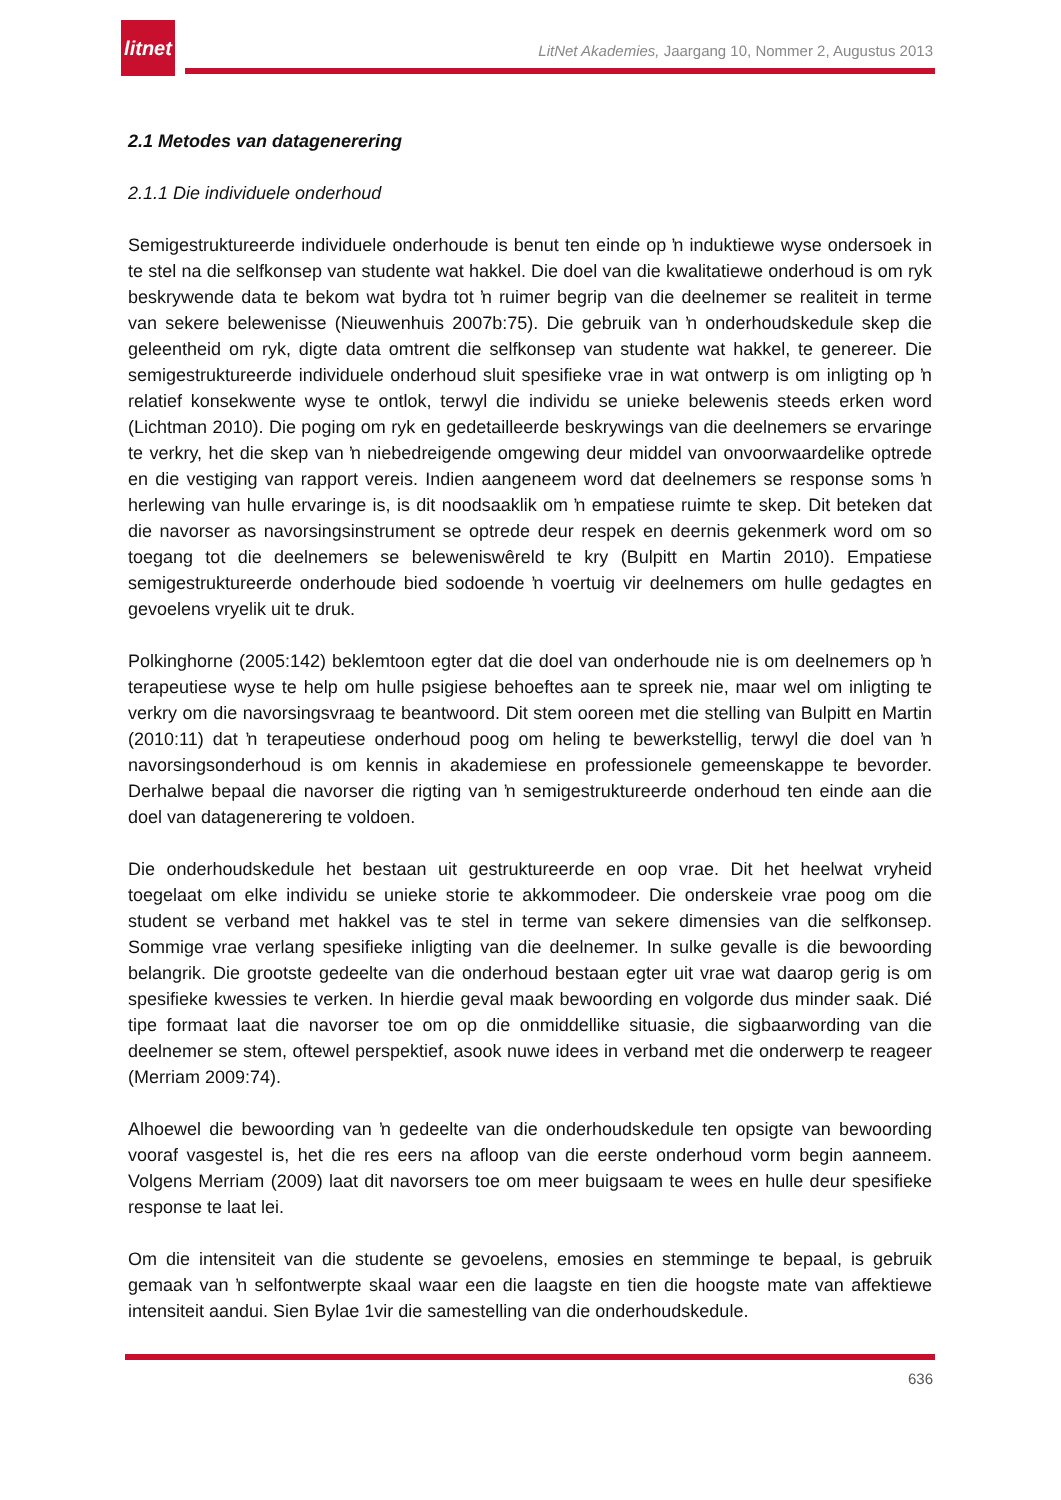litnet
LitNet Akademies, Jaargang 10, Nommer 2, Augustus 2013
2.1 Metodes van datagenerering
2.1.1 Die individuele onderhoud
Semigestruktureerde individuele onderhoude is benut ten einde op ŉ induktiewe wyse ondersoek in te stel na die selfkonsep van studente wat hakkel. Die doel van die kwalitatiewe onderhoud is om ryk beskrywende data te bekom wat bydra tot ŉ ruimer begrip van die deelnemer se realiteit in terme van sekere belewenisse (Nieuwenhuis 2007b:75). Die gebruik van ŉ onderhoudskedule skep die geleentheid om ryk, digte data omtrent die selfkonsep van studente wat hakkel, te genereer. Die semigestruktureerde individuele onderhoud sluit spesifieke vrae in wat ontwerp is om inligting op ŉ relatief konsekwente wyse te ontlok, terwyl die individu se unieke belewenis steeds erken word (Lichtman 2010). Die poging om ryk en gedetailleerde beskrywings van die deelnemers se ervaringe te verkry, het die skep van ŉ niebedreigende omgewing deur middel van onvoorwaardelike optrede en die vestiging van rapport vereis. Indien aangeneem word dat deelnemers se response soms ŉ herlewing van hulle ervaringe is, is dit noodsaaklik om ŉ empatiese ruimte te skep. Dit beteken dat die navorser as navorsingsinstrument se optrede deur respek en deernis gekenmerk word om so toegang tot die deelnemers se belewenis­wêreld te kry (Bulpitt en Martin 2010). Empatiese semigestruktureerde onderhoude bied sodoende ŉ voertuig vir deelnemers om hulle gedagtes en gevoelens vryelik uit te druk.
Polkinghorne (2005:142) beklemtoon egter dat die doel van onderhoude nie is om deelnemers op ŉ terapeutiese wyse te help om hulle psigiese behoeftes aan te spreek nie, maar wel om inligting te verkry om die navorsingsvraag te beantwoord. Dit stem ooreen met die stelling van Bulpitt en Martin (2010:11) dat ŉ terapeutiese onderhoud poog om heling te bewerkstellig, terwyl die doel van ŉ navorsingsonderhoud is om kennis in akademiese en professionele gemeenskappe te bevorder. Derhalwe bepaal die navorser die rigting van ŉ semigestruktureerde onderhoud ten einde aan die doel van datagenerering te voldoen.
Die onderhoudskedule het bestaan uit gestruktureerde en oop vrae. Dit het heelwat vryheid toegelaat om elke individu se unieke storie te akkommodeer. Die onderskeie vrae poog om die student se verband met hakkel vas te stel in terme van sekere dimensies van die selfkonsep. Sommige vrae verlang spesifieke inligting van die deelnemer. In sulke gevalle is die bewoording belangrik. Die grootste gedeelte van die onderhoud bestaan egter uit vrae wat daarop gerig is om spesifieke kwessies te verken. In hierdie geval maak bewoording en volgorde dus minder saak. Dié tipe formaat laat die navorser toe om op die onmiddellike situasie, die sigbaarwording van die deelnemer se stem, oftewel perspektief, asook nuwe idees in verband met die onderwerp te reageer (Merriam 2009:74).
Alhoewel die bewoording van ŉ gedeelte van die onderhoudskedule ten opsigte van bewoording vooraf vasgestel is, het die res eers na afloop van die eerste onderhoud vorm begin aanneem. Volgens Merriam (2009) laat dit navorsers toe om meer buigsaam te wees en hulle deur spesifieke response te laat lei.
Om die intensiteit van die studente se gevoelens, emosies en stemminge te bepaal, is gebruik gemaak van ŉ selfontwerpte skaal waar een die laagste en tien die hoogste mate van affektiewe intensiteit aandui. Sien Bylae 1vir die samestelling van die onderhoudskedule.
636